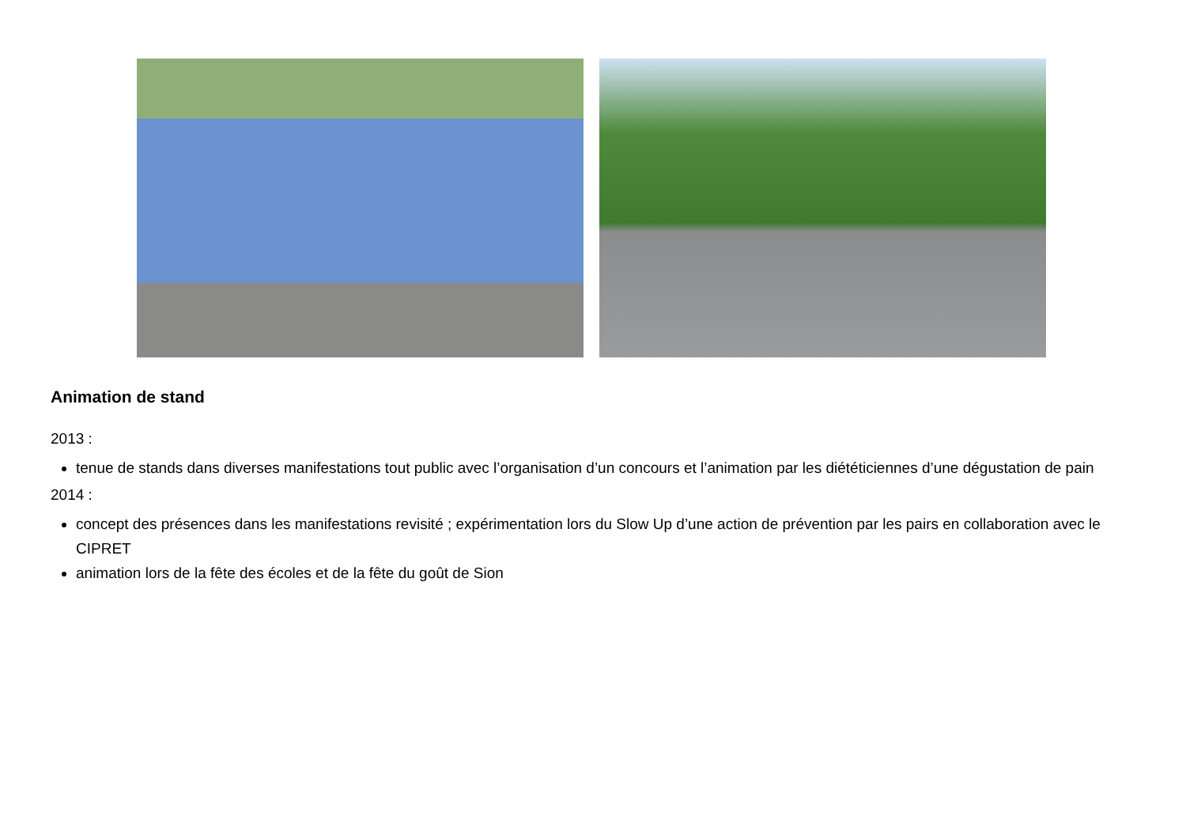Animation de stand
2013 :
tenue de stands dans diverses manifestations tout public avec l’organisation d’un concours et l’animation par les diététiciennes d’une dégustation de pain
2014 :
concept des présences dans les manifestations revisité ; expérimentation lors du Slow Up d’une action de prévention par les pairs en collaboration avec le CIPRET
animation lors de la fête des écoles et de la fête du goût de Sion